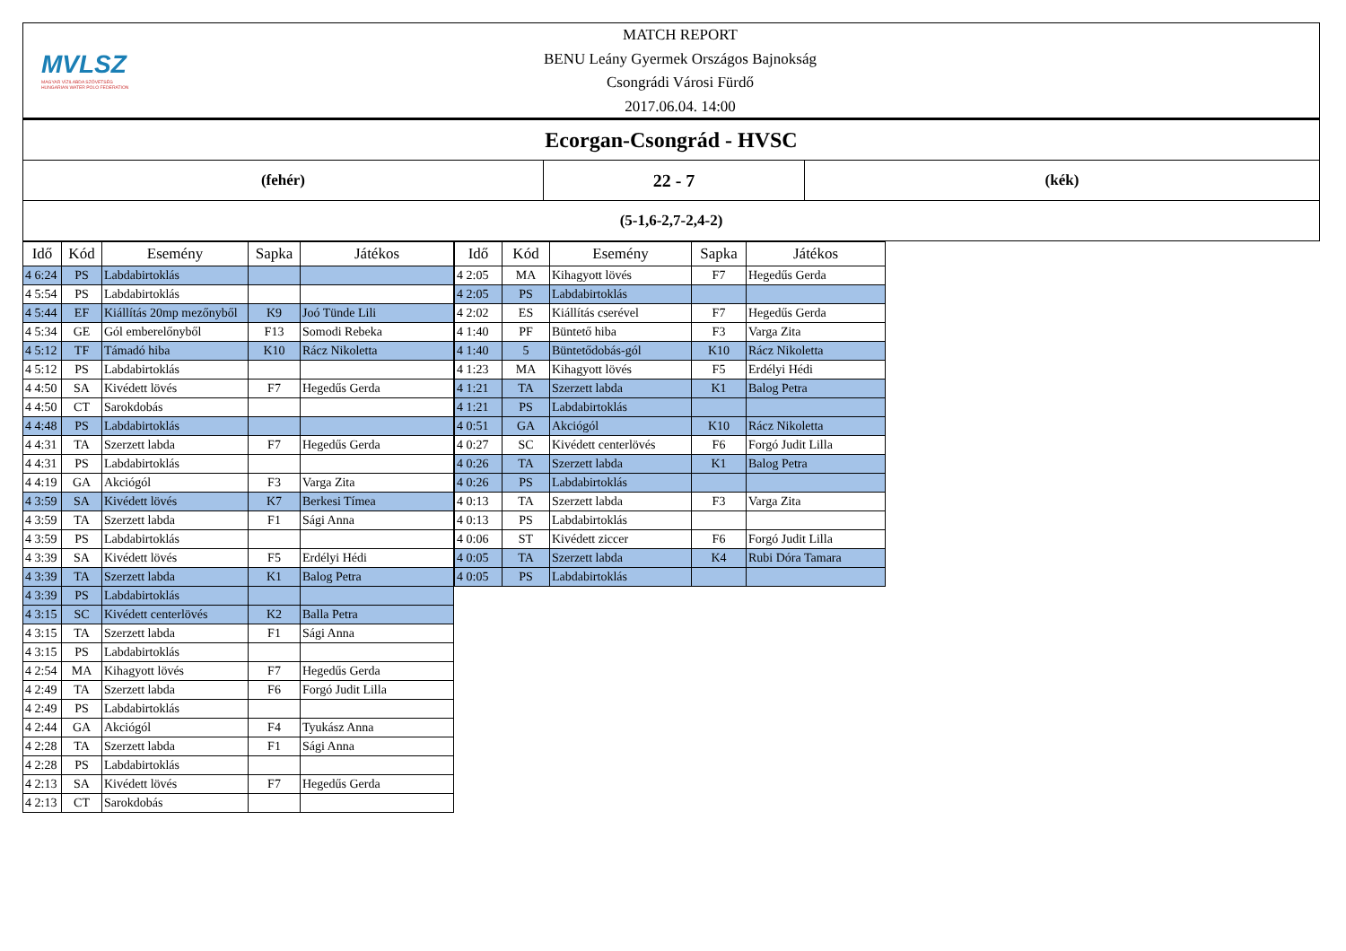MVLSZ
MAGYAR VÍZILABDA SZÖVETSÉG
HUNGARIAN WATER POLO FEDERATION
MATCH REPORT
BENU Leány Gyermek Országos Bajnokság
Csongrádi Városi Fürdő
2017.06.04. 14:00
| Ecorgan-Csongrád - HVSC | | |
| (fehér) | 22 - 7 | (kék) |
| (5-1,6-2,7-2,4-2) | | |
| Idő | Kód | Esemény | Sapka | Játékos |
| --- | --- | --- | --- | --- |
| 4 6:24 | PS | Labdabirtoklás | | |
| 4 5:54 | PS | Labdabirtoklás | | |
| 4 5:44 | EF | Kiállítás 20mp mezőnyből | K9 | Joó Tünde Lili |
| 4 5:34 | GE | Gól emberelőnyből | F13 | Somodi Rebeka |
| 4 5:12 | TF | Támadó hiba | K10 | Rácz Nikoletta |
| 4 5:12 | PS | Labdabirtoklás | | |
| 4 4:50 | SA | Kivédett lövés | F7 | Hegedűs Gerda |
| 4 4:50 | CT | Sarokdobás | | |
| 4 4:48 | PS | Labdabirtoklás | | |
| 4 4:31 | TA | Szerzett labda | F7 | Hegedűs Gerda |
| 4 4:31 | PS | Labdabirtoklás | | |
| 4 4:19 | GA | Akciógól | F3 | Varga Zita |
| 4 3:59 | SA | Kivédett lövés | K7 | Berkesi Tímea |
| 4 3:59 | TA | Szerzett labda | F1 | Sági Anna |
| 4 3:59 | PS | Labdabirtoklás | | |
| 4 3:39 | SA | Kivédett lövés | F5 | Erdélyi Hédi |
| 4 3:39 | TA | Szerzett labda | K1 | Balog Petra |
| 4 3:39 | PS | Labdabirtoklás | | |
| 4 3:15 | SC | Kivédett centerlövés | K2 | Balla Petra |
| 4 3:15 | TA | Szerzett labda | F1 | Sági Anna |
| 4 3:15 | PS | Labdabirtoklás | | |
| 4 2:54 | MA | Kihagyott lövés | F7 | Hegedűs Gerda |
| 4 2:49 | TA | Szerzett labda | F6 | Forgó Judit Lilla |
| 4 2:49 | PS | Labdabirtoklás | | |
| 4 2:44 | GA | Akciógól | F4 | Tyukász Anna |
| 4 2:28 | TA | Szerzett labda | F1 | Sági Anna |
| 4 2:28 | PS | Labdabirtoklás | | |
| 4 2:13 | SA | Kivédett lövés | F7 | Hegedűs Gerda |
| 4 2:13 | CT | Sarokdobás | | |
| Idő | Kód | Esemény | Sapka | Játékos |
| --- | --- | --- | --- | --- |
| 4 2:05 | MA | Kihagyott lövés | F7 | Hegedűs Gerda |
| 4 2:05 | PS | Labdabirtoklás | | |
| 4 2:02 | ES | Kiállítás cserével | F7 | Hegedűs Gerda |
| 4 1:40 | PF | Büntető hiba | F3 | Varga Zita |
| 4 1:40 | 5 | Büntetődobás-gól | K10 | Rácz Nikoletta |
| 4 1:23 | MA | Kihagyott lövés | F5 | Erdélyi Hédi |
| 4 1:21 | TA | Szerzett labda | K1 | Balog Petra |
| 4 1:21 | PS | Labdabirtoklás | | |
| 4 0:51 | GA | Akciógól | K10 | Rácz Nikoletta |
| 4 0:27 | SC | Kivédett centerlövés | F6 | Forgó Judit Lilla |
| 4 0:26 | TA | Szerzett labda | K1 | Balog Petra |
| 4 0:26 | PS | Labdabirtoklás | | |
| 4 0:13 | TA | Szerzett labda | F3 | Varga Zita |
| 4 0:13 | PS | Labdabirtoklás | | |
| 4 0:06 | ST | Kivédett ziccer | F6 | Forgó Judit Lilla |
| 4 0:05 | TA | Szerzett labda | K4 | Rubi Dóra Tamara |
| 4 0:05 | PS | Labdabirtoklás | | |